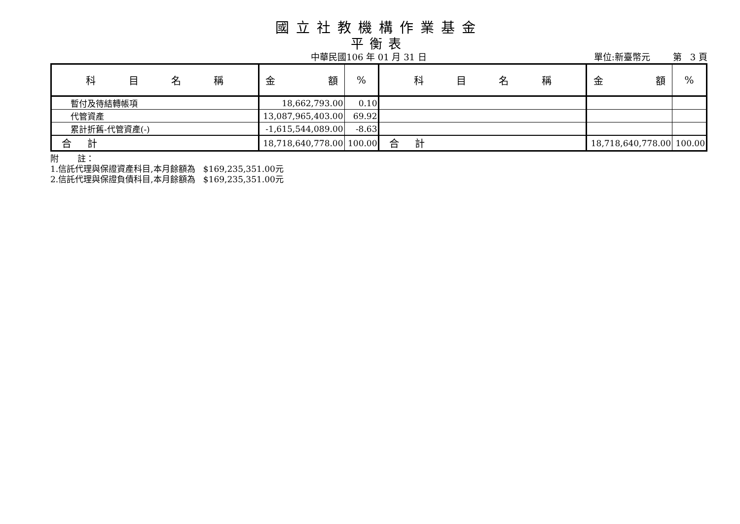國立社教機構作業基金
平衡表
中華民國106 年 01 月 31 日 單位:新臺幣元 第 3 頁
| 科 目 名 稱 | 金 額 | % | 科 目 名 稱 | 金 額 | % |
| --- | --- | --- | --- | --- | --- |
| 暫付及待結轉帳項 | 18,662,793.00 | 0.10 | | | |
| 代管資產 | 13,087,965,403.00 | 69.92 | | | |
| 累計折舊-代管資產(-) | -1,615,544,089.00 | -8.63 | | | |
| 合 計 | 18,718,640,778.00 | 100.00 | 合 計 | 18,718,640,778.00 | 100.00 |
附 註：
1.信託代理與保證資產科目,本月餘額為 $169,235,351.00元
2.信託代理與保證負債科目,本月餘額為 $169,235,351.00元